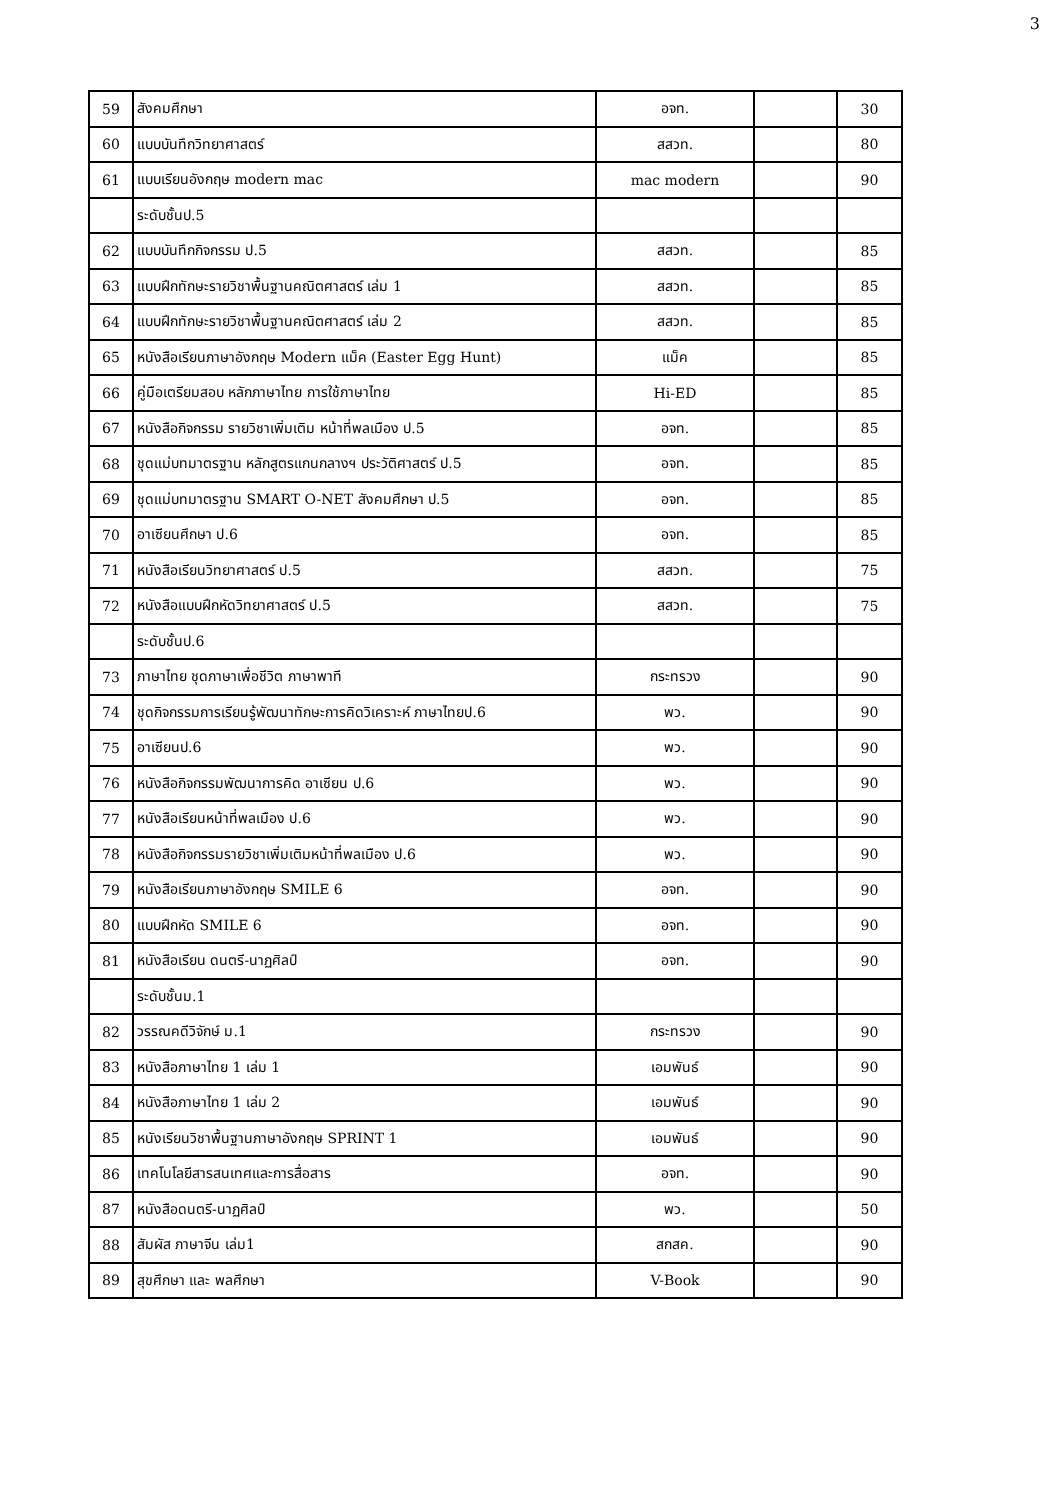3
| 59 | สังคมศึกษา | อจท. | | 30 |
| 60 | แบบบันทึกวิทยาศาสตร์ | สสวท. | | 80 |
| 61 | แบบเรียนอังกฤษ modern mac | mac modern | | 90 |
| | ระดับชั้นป.5 | | | |
| 62 | แบบบันทึกกิจกรรม ป.5 | สสวท. | | 85 |
| 63 | แบบฝึกทักษะรายวิชาพื้นฐานคณิตศาสตร์ เล่ม 1 | สสวท. | | 85 |
| 64 | แบบฝึกทักษะรายวิชาพื้นฐานคณิตศาสตร์ เล่ม 2 | สสวท. | | 85 |
| 65 | หนังสือเรียนภาษาอังกฤษ Modern แม็ค (Easter Egg Hunt) | แม็ค | | 85 |
| 66 | คู่มือเตรียมสอบ หลักภาษาไทย การใช้ภาษาไทย | Hi-ED | | 85 |
| 67 | หนังสือกิจกรรม รายวิชาเพิ่มเติม หน้าที่พลเมือง ป.5 | อจท. | | 85 |
| 68 | ชุดแม่บทมาตรฐาน หลักสูตรแกนกลางฯ ประวัติศาสตร์ ป.5 | อจท. | | 85 |
| 69 | ชุดแม่บทมาตรฐาน SMART O-NET สังคมศึกษา ป.5 | อจท. | | 85 |
| 70 | อาเซียนศึกษา ป.6 | อจท. | | 85 |
| 71 | หนังสือเรียนวิทยาศาสตร์ ป.5 | สสวท. | | 75 |
| 72 | หนังสือแบบฝึกหัดวิทยาศาสตร์ ป.5 | สสวท. | | 75 |
| | ระดับชั้นป.6 | | | |
| 73 | ภาษาไทย ชุดภาษาเพื่อชีวิต ภาษาพาที | กระทรวง | | 90 |
| 74 | ชุดกิจกรรมการเรียนรู้พัฒนาทักษะการคิดวิเคราะห์ ภาษาไทยป.6 | พว. | | 90 |
| 75 | อาเซียนป.6 | พว. | | 90 |
| 76 | หนังสือกิจกรรมพัฒนาการคิด อาเซียน ป.6 | พว. | | 90 |
| 77 | หนังสือเรียนหน้าที่พลเมือง ป.6 | พว. | | 90 |
| 78 | หนังสือกิจกรรมรายวิชาเพิ่มเติมหน้าที่พลเมือง ป.6 | พว. | | 90 |
| 79 | หนังสือเรียนภาษาอังกฤษ SMILE 6 | อจท. | | 90 |
| 80 | แบบฝึกหัด SMILE 6 | อจท. | | 90 |
| 81 | หนังสือเรียน ดนตรี-นาฏศิลป์ | อจท. | | 90 |
| | ระดับชั้นม.1 | | | |
| 82 | วรรณคดีวิจักษ์ ม.1 | กระทรวง | | 90 |
| 83 | หนังสือภาษาไทย 1 เล่ม 1 | เอมพันธ์ | | 90 |
| 84 | หนังสือภาษาไทย 1 เล่ม 2 | เอมพันธ์ | | 90 |
| 85 | หนังเรียนวิชาพื้นฐานภาษาอังกฤษ SPRINT 1 | เอมพันธ์ | | 90 |
| 86 | เทคโนโลยีสารสนเทศและการสื่อสาร | อจท. | | 90 |
| 87 | หนังสือดนตรี-นาฏศิลป์ | พว. | | 50 |
| 88 | สัมผัส ภาษาจีน เล่ม1 | สกสค. | | 90 |
| 89 | สุขศึกษา และ พลศึกษา | V-Book | | 90 |